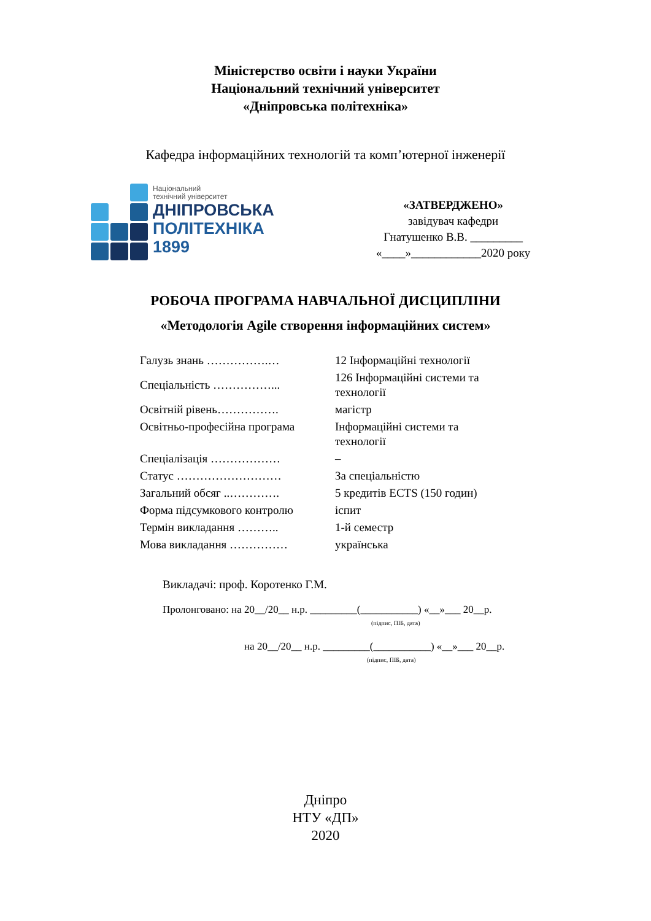Міністерство освіти і науки України
Національний технічний університет
«Дніпровська політехніка»
Кафедра інформаційних технологій та комп’ютерної інженерії
Національний
технічний університет
ДНІПРОВСЬКА
ПОЛІТЕХНІКА
1899
«ЗАТВЕРДЖЕНО»
завідувач кафедри
Гнатушенко В.В. _________
«____»____________2020 року
РОБОЧА ПРОГРАМА НАВЧАЛЬНОЇ ДИСЦИПЛІНИ
«Методологія Agile створення інформаційних систем»
| Галузь знань …………….… | 12 Інформаційні технології |
| Спеціальність ……………... | 126 Інформаційні системи та технології |
| Освітній рівень……………. | магістр |
| Освітньо-професійна програма | Інформаційні системи та технології |
| Спеціалізація ……………… | – |
| Статус ……………………… | За спеціальністю |
| Загальний обсяг ..…………. | 5 кредитів ECTS (150 годин) |
| Форма підсумкового контролю | іспит |
| Термін викладання ……….. | 1-й семестр |
| Мова викладання …………… | українська |
Викладачі: проф. Коротенко Г.М.
Пролонговано: на 20__/20__ н.р. _________(___________) «__»___ 20__р.
(підпис, ПІБ, дата)
на 20__/20__ н.р. _________(___________) «__»___ 20__р.
(підпис, ПІБ, дата)
Дніпро
НТУ «ДП»
2020